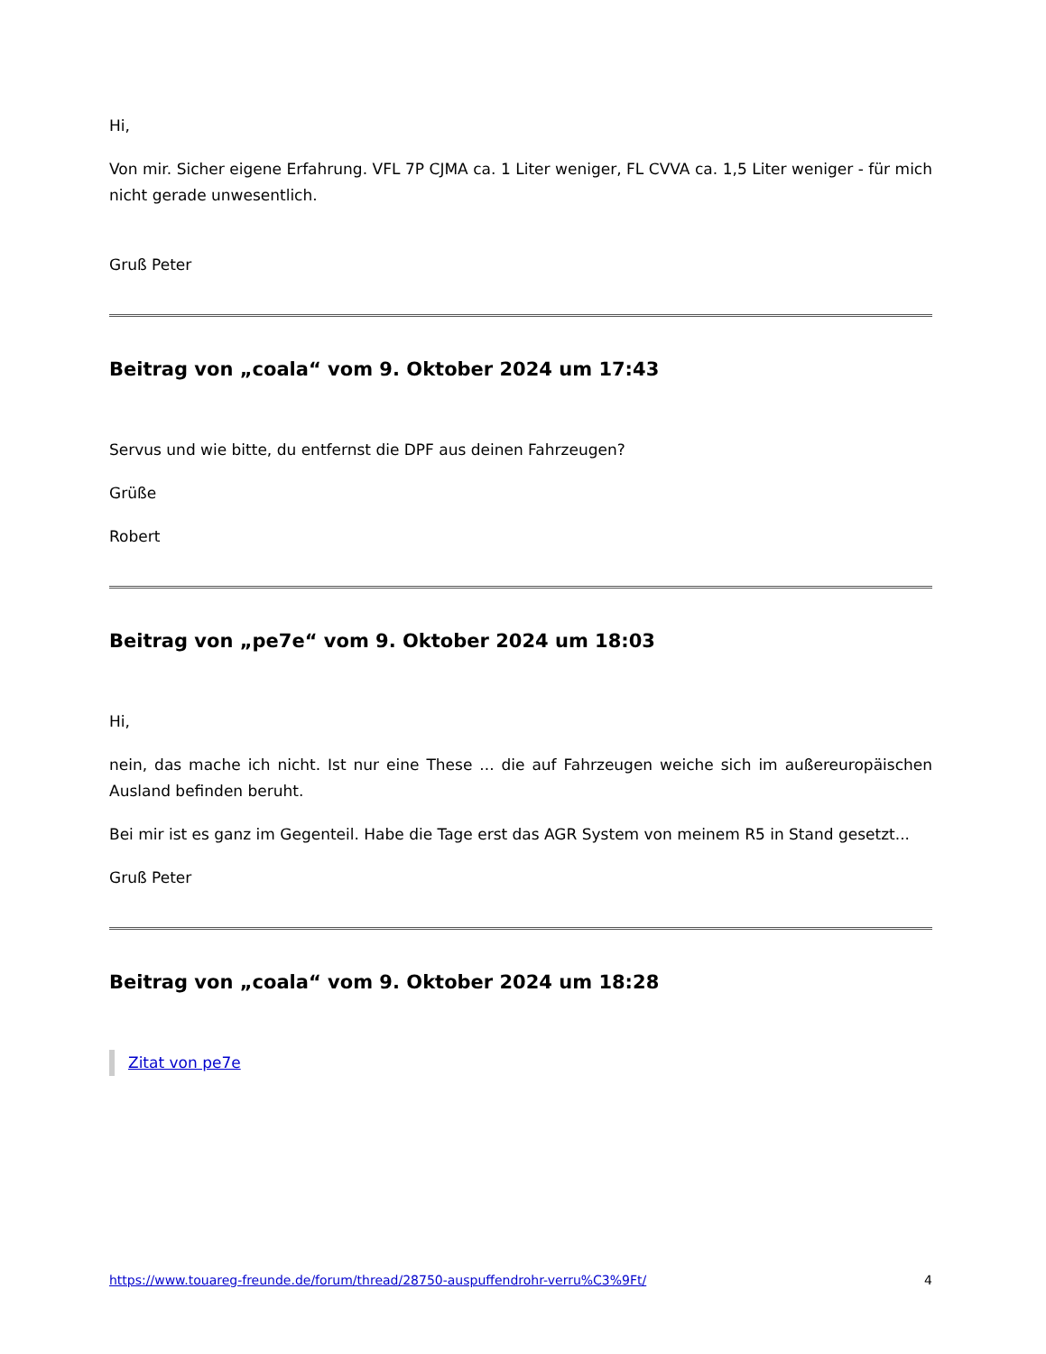Hi,
Von mir. Sicher eigene Erfahrung. VFL 7P CJMA ca. 1 Liter weniger, FL CVVA ca. 1,5 Liter weniger - für mich nicht gerade unwesentlich.
Gruß Peter
Beitrag von „coala“ vom 9. Oktober 2024 um 17:43
Servus und wie bitte, du entfernst die DPF aus deinen Fahrzeugen?
Grüße
Robert
Beitrag von „pe7e“ vom 9. Oktober 2024 um 18:03
Hi,
nein, das mache ich nicht. Ist nur eine These ... die auf Fahrzeugen weiche sich im außereuropäischen Ausland befinden beruht.
Bei mir ist es ganz im Gegenteil. Habe die Tage erst das AGR System von meinem R5 in Stand gesetzt...
Gruß Peter
Beitrag von „coala“ vom 9. Oktober 2024 um 18:28
Zitat von pe7e
https://www.touareg-freunde.de/forum/thread/28750-auspuffendrohr-verru%C3%9Ft/ 4